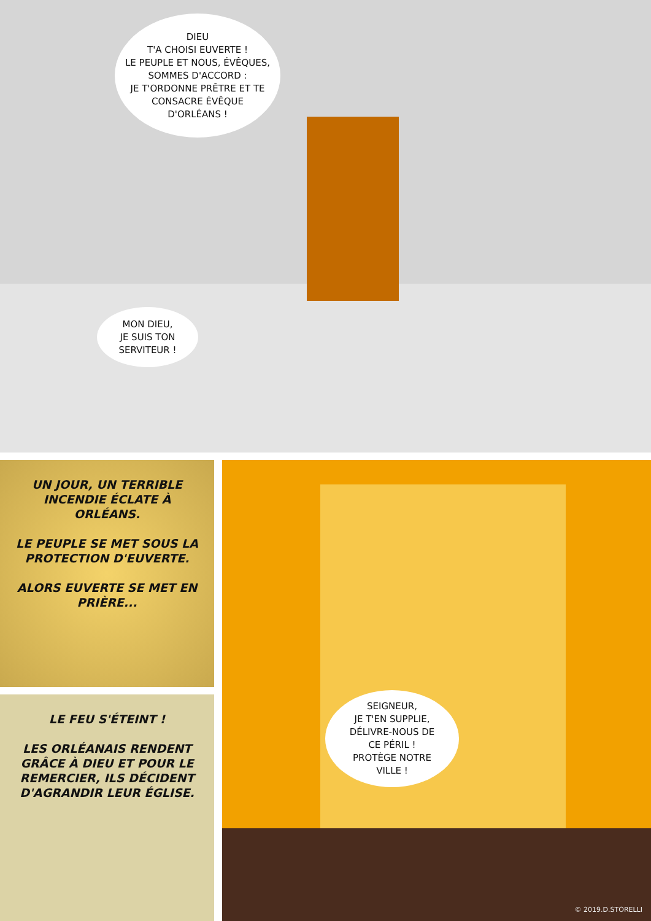DIEU
T'A CHOISI EUVERTE !
LE PEUPLE ET NOUS, ÉVÊQUES,
SOMMES D'ACCORD :
JE T'ORDONNE PRÊTRE ET TE
CONSACRE ÉVÊQUE
D'ORLÉANS !
MON DIEU,
JE SUIS TON
SERVITEUR !
UN JOUR, UN TERRIBLE INCENDIE ÉCLATE À ORLÉANS.
LE PEUPLE SE MET SOUS LA PROTECTION D'EUVERTE.
ALORS EUVERTE SE MET EN PRIÈRE...
LE FEU S'ÉTEINT !
LES ORLÉANAIS RENDENT GRÂCE À DIEU ET POUR LE REMERCIER, ILS DÉCIDENT D'AGRANDIR LEUR ÉGLISE.
SEIGNEUR,
JE T'EN SUPPLIE,
DÉLIVRE-NOUS DE
CE PÉRIL !
PROTÈGE NOTRE
VILLE !
© 2019.D.STORELLI